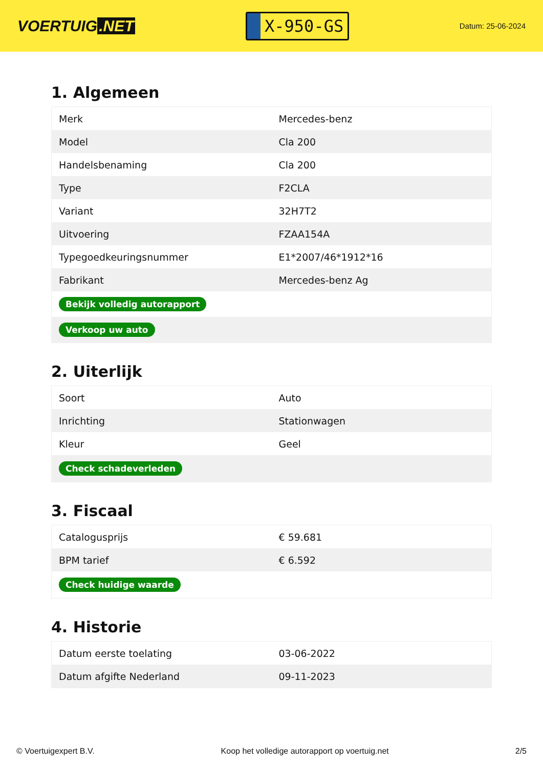VOERTUIG.NET
X-950-GS
Datum: 25-06-2024
1. Algemeen
| Merk | Mercedes-benz |
| Model | Cla 200 |
| Handelsbenaming | Cla 200 |
| Type | F2CLA |
| Variant | 32H7T2 |
| Uitvoering | FZAA154A |
| Typegoedkeuringsnummer | E1*2007/46*1912*16 |
| Fabrikant | Mercedes-benz Ag |
| Bekijk volledig autorapport | |
| Verkoop uw auto | |
2. Uiterlijk
| Soort | Auto |
| Inrichting | Stationwagen |
| Kleur | Geel |
| Check schadeverleden | |
3. Fiscaal
| Catalogusprijs | € 59.681 |
| BPM tarief | € 6.592 |
| Check huidige waarde | |
4. Historie
| Datum eerste toelating | 03-06-2022 |
| Datum afgifte Nederland | 09-11-2023 |
© Voertuigexpert B.V. Koop het volledige autorapport op voertuig.net 2/5